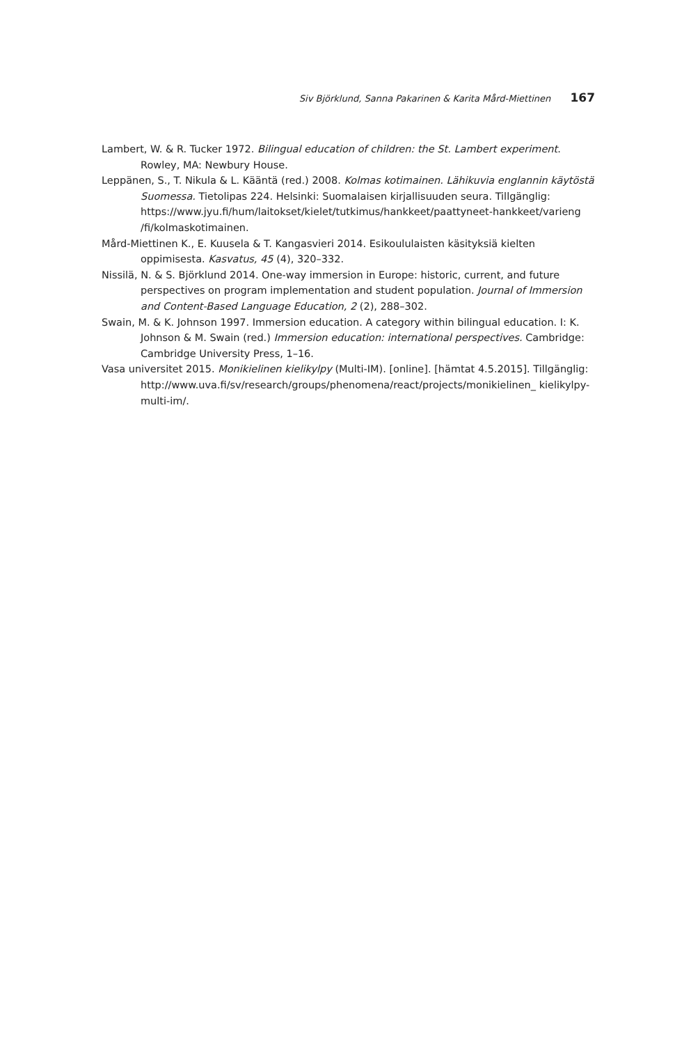Siv Björklund, Sanna Pakarinen & Karita Mård-Miettinen 167
Lambert, W. & R. Tucker 1972. Bilingual education of children: the St. Lambert experiment. Rowley, MA: Newbury House.
Leppänen, S., T. Nikula & L. Kääntä (red.) 2008. Kolmas kotimainen. Lähikuvia englannin käytöstä Suomessa. Tietolipas 224. Helsinki: Suomalaisen kirjallisuuden seura. Tillgänglig: https://www.jyu.fi/hum/laitokset/kielet/tutkimus/hankkeet/paattyneet-hankkeet/varieng /fi/kolmaskotimainen.
Mård-Miettinen K., E. Kuusela & T. Kangasvieri 2014. Esikoululaisten käsityksiä kielten oppimisesta. Kasvatus, 45 (4), 320–332.
Nissilä, N. & S. Björklund 2014. One-way immersion in Europe: historic, current, and future perspectives on program implementation and student population. Journal of Immersion and Content-Based Language Education, 2 (2), 288–302.
Swain, M. & K. Johnson 1997. Immersion education. A category within bilingual education. I: K. Johnson & M. Swain (red.) Immersion education: international perspectives. Cambridge: Cambridge University Press, 1–16.
Vasa universitet 2015. Monikielinen kielikylpy (Multi-IM). [online]. [hämtat 4.5.2015]. Tillgänglig: http://www.uva.fi/sv/research/groups/phenomena/react/projects/monikielinen_ kielikylpy-multi-im/.